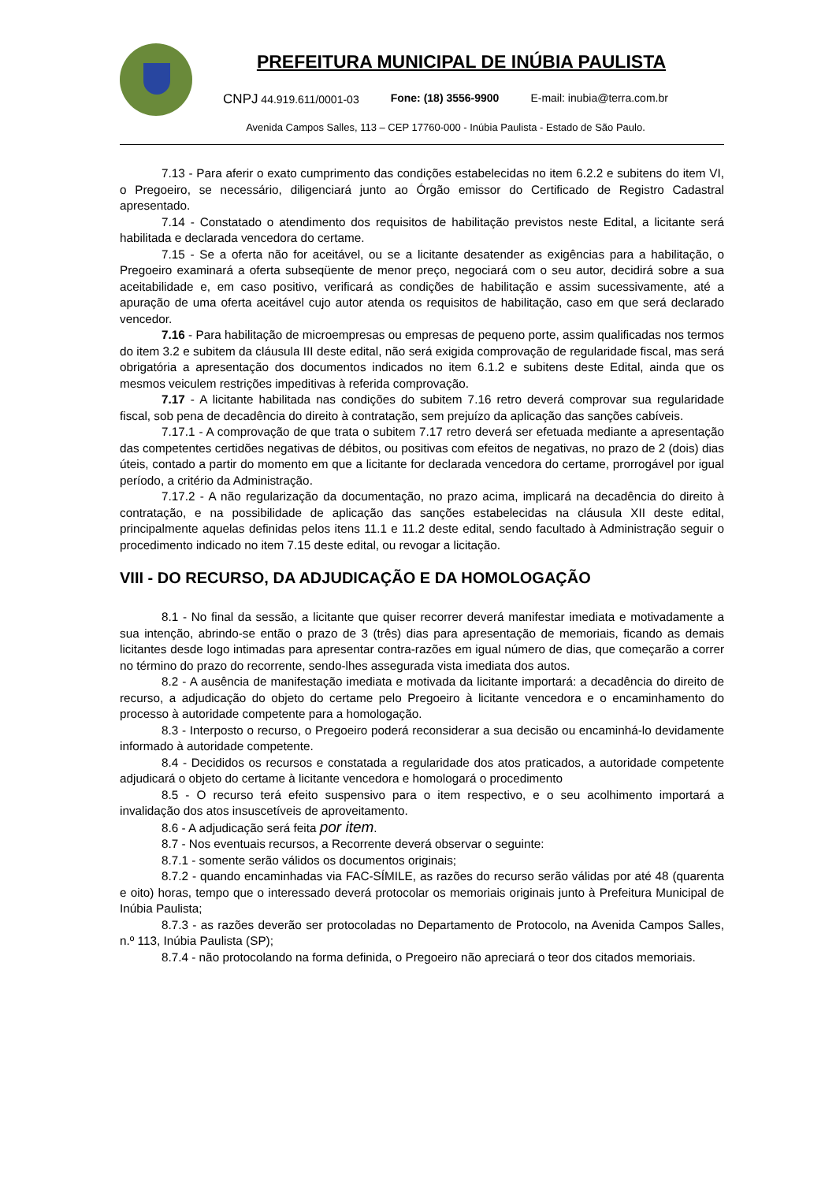PREFEITURA MUNICIPAL DE INÚBIA PAULISTA
CNPJ 44.919.611/0001-03 Fone: (18) 3556-9900 E-mail: inubia@terra.com.br
Avenida Campos Salles, 113 – CEP 17760-000 - Inúbia Paulista - Estado de São Paulo.
7.13 - Para aferir o exato cumprimento das condições estabelecidas no item 6.2.2 e subitens do item VI, o Pregoeiro, se necessário, diligenciará junto ao Órgão emissor do Certificado de Registro Cadastral apresentado.
7.14 - Constatado o atendimento dos requisitos de habilitação previstos neste Edital, a licitante será habilitada e declarada vencedora do certame.
7.15 - Se a oferta não for aceitável, ou se a licitante desatender as exigências para a habilitação, o Pregoeiro examinará a oferta subseqüente de menor preço, negociará com o seu autor, decidirá sobre a sua aceitabilidade e, em caso positivo, verificará as condições de habilitação e assim sucessivamente, até a apuração de uma oferta aceitável cujo autor atenda os requisitos de habilitação, caso em que será declarado vencedor.
7.16 - Para habilitação de microempresas ou empresas de pequeno porte, assim qualificadas nos termos do item 3.2 e subitem da cláusula III deste edital, não será exigida comprovação de regularidade fiscal, mas será obrigatória a apresentação dos documentos indicados no item 6.1.2 e subitens deste Edital, ainda que os mesmos veiculem restrições impeditivas à referida comprovação.
7.17 - A licitante habilitada nas condições do subitem 7.16 retro deverá comprovar sua regularidade fiscal, sob pena de decadência do direito à contratação, sem prejuízo da aplicação das sanções cabíveis.
7.17.1 - A comprovação de que trata o subitem 7.17 retro deverá ser efetuada mediante a apresentação das competentes certidões negativas de débitos, ou positivas com efeitos de negativas, no prazo de 2 (dois) dias úteis, contado a partir do momento em que a licitante for declarada vencedora do certame, prorrogável por igual período, a critério da Administração.
7.17.2 - A não regularização da documentação, no prazo acima, implicará na decadência do direito à contratação, e na possibilidade de aplicação das sanções estabelecidas na cláusula XII deste edital, principalmente aquelas definidas pelos itens 11.1 e 11.2 deste edital, sendo facultado à Administração seguir o procedimento indicado no item 7.15 deste edital, ou revogar a licitação.
VIII - DO RECURSO, DA ADJUDICAÇÃO E DA HOMOLOGAÇÃO
8.1 - No final da sessão, a licitante que quiser recorrer deverá manifestar imediata e motivadamente a sua intenção, abrindo-se então o prazo de 3 (três) dias para apresentação de memoriais, ficando as demais licitantes desde logo intimadas para apresentar contra-razões em igual número de dias, que começarão a correr no término do prazo do recorrente, sendo-lhes assegurada vista imediata dos autos.
8.2 - A ausência de manifestação imediata e motivada da licitante importará: a decadência do direito de recurso, a adjudicação do objeto do certame pelo Pregoeiro à licitante vencedora e o encaminhamento do processo à autoridade competente para a homologação.
8.3 - Interposto o recurso, o Pregoeiro poderá reconsiderar a sua decisão ou encaminhá-lo devidamente informado à autoridade competente.
8.4 - Decididos os recursos e constatada a regularidade dos atos praticados, a autoridade competente adjudicará o objeto do certame à licitante vencedora e homologará o procedimento
8.5 - O recurso terá efeito suspensivo para o item respectivo, e o seu acolhimento importará a invalidação dos atos insuscetíveis de aproveitamento.
8.6 - A adjudicação será feita por item.
8.7 - Nos eventuais recursos, a Recorrente deverá observar o seguinte:
8.7.1 - somente serão válidos os documentos originais;
8.7.2 - quando encaminhadas via FAC-SÍMILE, as razões do recurso serão válidas por até 48 (quarenta e oito) horas, tempo que o interessado deverá protocolar os memoriais originais junto à Prefeitura Municipal de Inúbia Paulista;
8.7.3 - as razões deverão ser protocoladas no Departamento de Protocolo, na Avenida Campos Salles, n.º 113, Inúbia Paulista (SP);
8.7.4 - não protocolando na forma definida, o Pregoeiro não apreciará o teor dos citados memoriais.